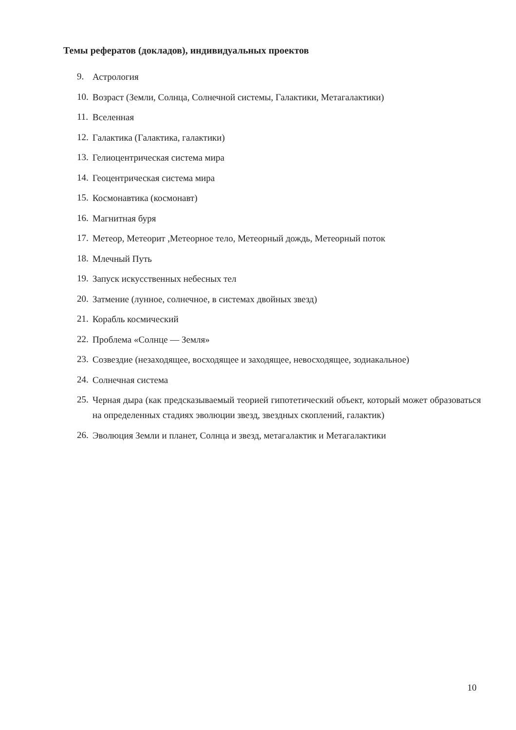Темы рефератов (докладов), индивидуальных проектов
9. Астрология
10. Возраст (Земли, Солнца, Солнечной системы, Галактики, Метагалактики)
11. Вселенная
12. Галактика (Галактика, галактики)
13. Гелиоцентрическая система мира
14. Геоцентрическая система мира
15. Космонавтика (космонавт)
16. Магнитная буря
17. Метеор, Метеорит ,Метеорное тело, Метеорный дождь, Метеорный поток
18. Млечный Путь
19. Запуск искусственных небесных тел
20. Затмение (лунное, солнечное, в системах двойных звезд)
21. Корабль космический
22. Проблема «Солнце — Земля»
23. Созвездие (незаходящее, восходящее и заходящее, невосходящее, зодиакальное)
24. Солнечная система
25. Черная дыра (как предсказываемый теорией гипотетический объект, который может образоваться на определенных стадиях эволюции звезд, звездных скоплений, галактик)
26. Эволюция Земли и планет, Солнца и звезд, метагалактик и Метагалактики
10